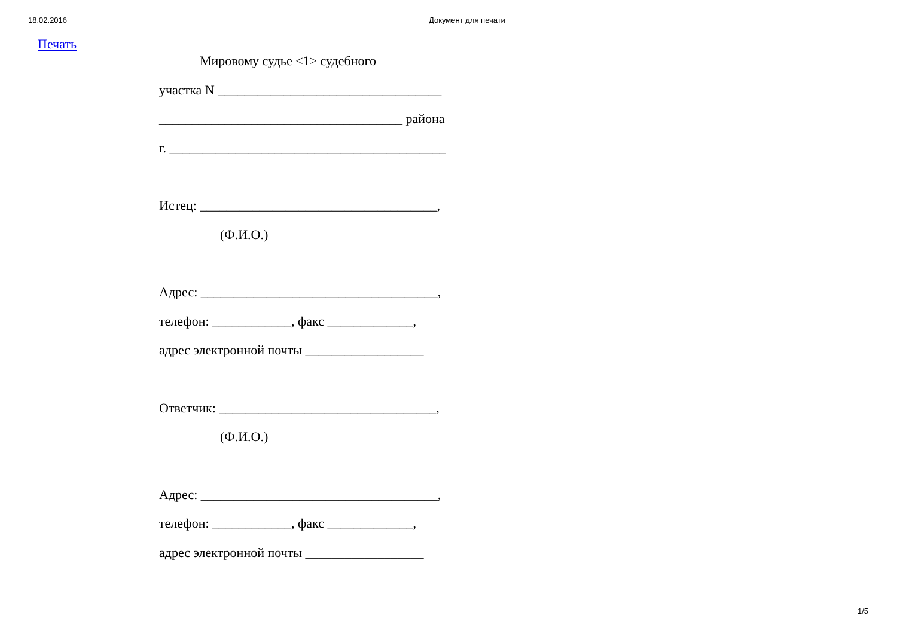18.02.2016 Документ для печати
Печать
Мировому судье <1> судебного
участка N __________________________________
_____________________________________ района
г. __________________________________________
Истец: ____________________________________,
(Ф.И.О.)
Адрес: ____________________________________,
телефон: ____________, факс _____________,
адрес электронной почты __________________
Ответчик: _________________________________,
(Ф.И.О.)
Адрес: ____________________________________,
телефон: ____________, факс _____________,
адрес электронной почты __________________
1/5